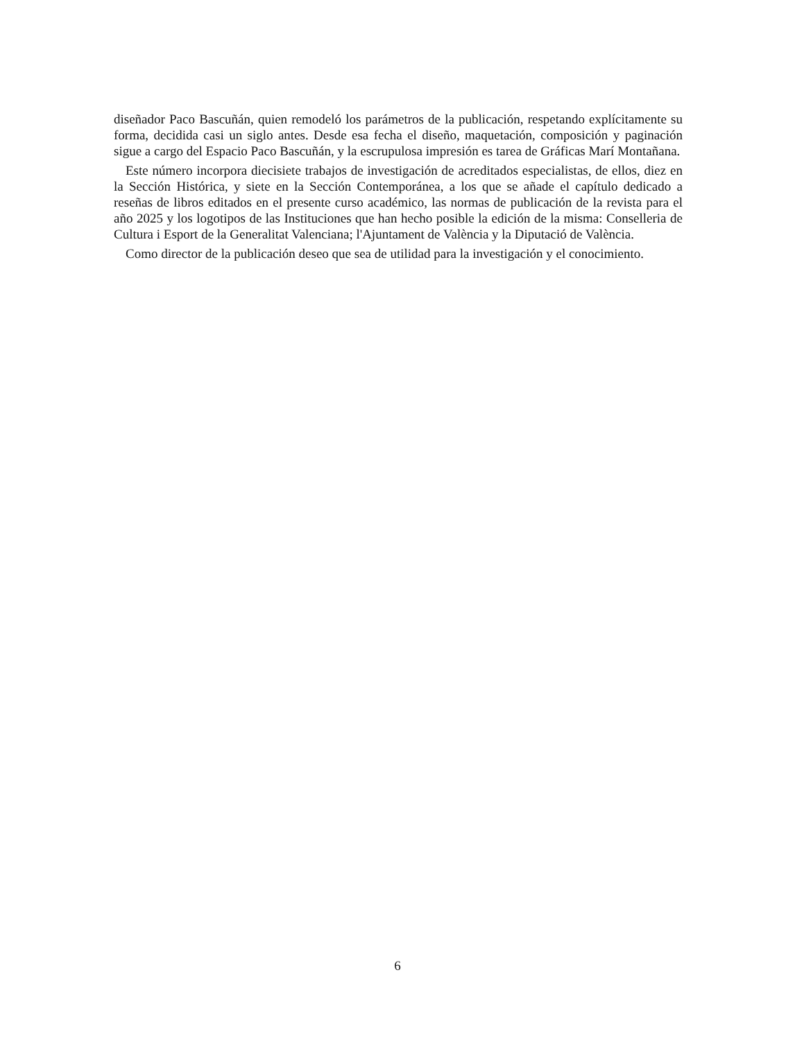diseñador Paco Bascuñán, quien remodeló los parámetros de la publicación, respetando explícitamente su forma, decidida casi un siglo antes. Desde esa fecha el diseño, maquetación, composición y paginación sigue a cargo del Espacio Paco Bascuñán, y la escrupulosa impresión es tarea de Gráficas Marí Montañana.
Este número incorpora diecisiete trabajos de investigación de acreditados especialistas, de ellos, diez en la Sección Histórica, y siete en la Sección Contemporánea, a los que se añade el capítulo dedicado a reseñas de libros editados en el presente curso académico, las normas de publicación de la revista para el año 2025 y los logotipos de las Instituciones que han hecho posible la edición de la misma: Conselleria de Cultura i Esport de la Generalitat Valenciana; l'Ajuntament de València y la Diputació de València.
Como director de la publicación deseo que sea de utilidad para la investigación y el conocimiento.
6